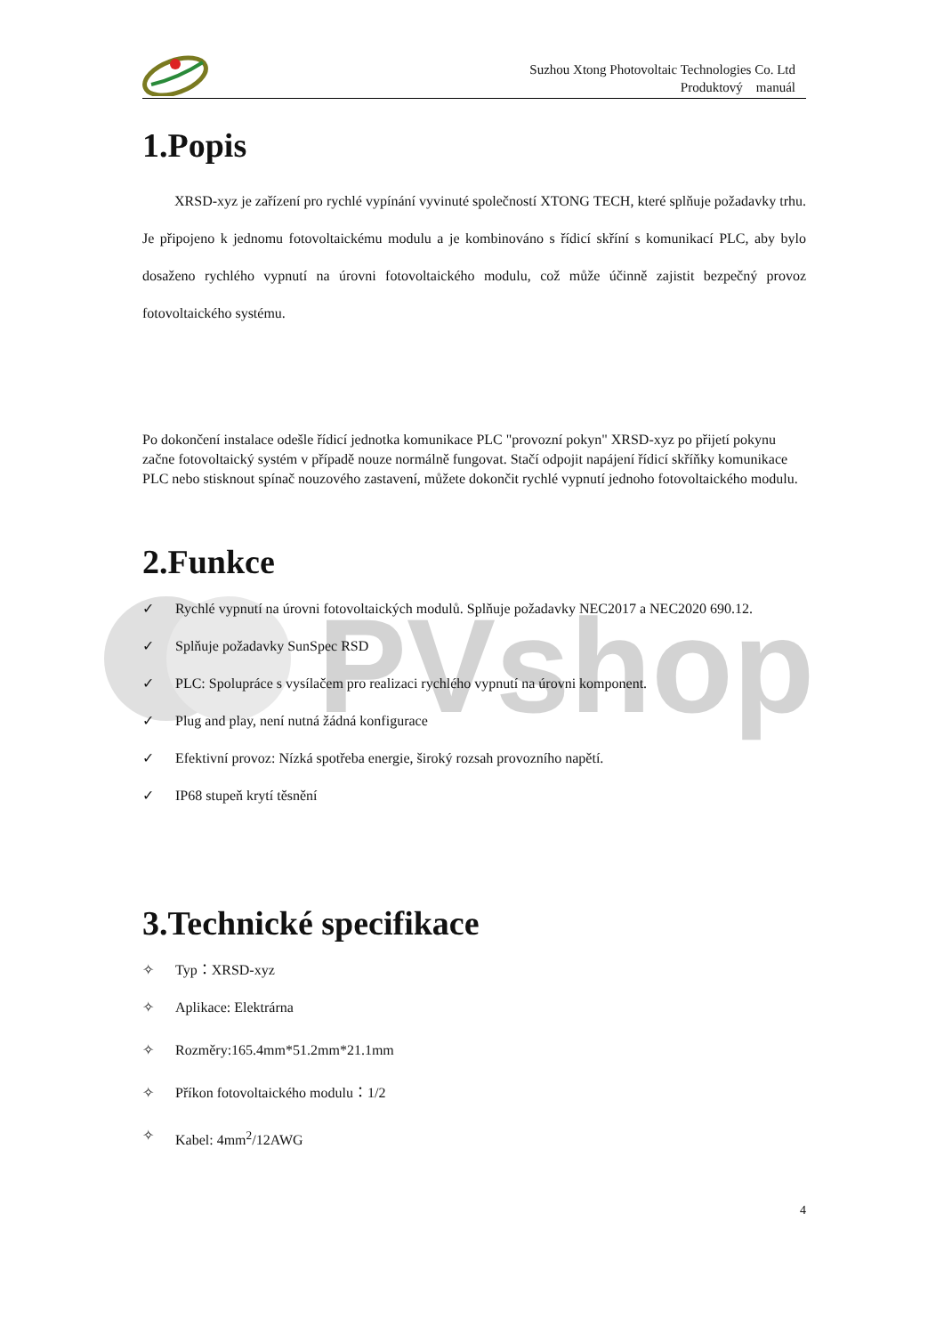PVshop
Suzhou Xtong Photovoltaic Technologies Co. Ltd
Produktový manuál
1.Popis
XRSD-xyz je zařízení pro rychlé vypínání vyvinuté společností XTONG TECH, které splňuje požadavky trhu. Je připojeno k jednomu fotovoltaickému modulu a je kombinováno s řídicí skříní s komunikací PLC, aby bylo dosaženo rychlého vypnutí na úrovni fotovoltaického modulu, což může účinně zajistit bezpečný provoz fotovoltaického systému.
Po dokončení instalace odešle řídicí jednotka komunikace PLC "provozní pokyn" XRSD-xyz po přijetí pokynu začne fotovoltaický systém v případě nouze normálně fungovat. Stačí odpojit napájení řídicí skříňky komunikace PLC nebo stisknout spínač nouzového zastavení, můžete dokončit rychlé vypnutí jednoho fotovoltaického modulu.
2.Funkce
✓ Rychlé vypnutí na úrovni fotovoltaických modulů. Splňuje požadavky NEC2017 a NEC2020 690.12.
✓ Splňuje požadavky SunSpec RSD
✓ PLC: Spolupráce s vysílačem pro realizaci rychlého vypnutí na úrovni komponent.
✓ Plug and play, není nutná žádná konfigurace
✓ Efektivní provoz: Nízká spotřeba energie, široký rozsah provozního napětí.
✓ IP68 stupeň krytí těsnění
3.Technické specifikace
✧ Typ：XRSD-xyz
✧ Aplikace: Elektrárna
✧ Rozměry:165.4mm*51.2mm*21.1mm
✧ Příkon fotovoltaického modulu：1/2
✧ Kabel: 4mm<sup>2</sup>/12AWG
4